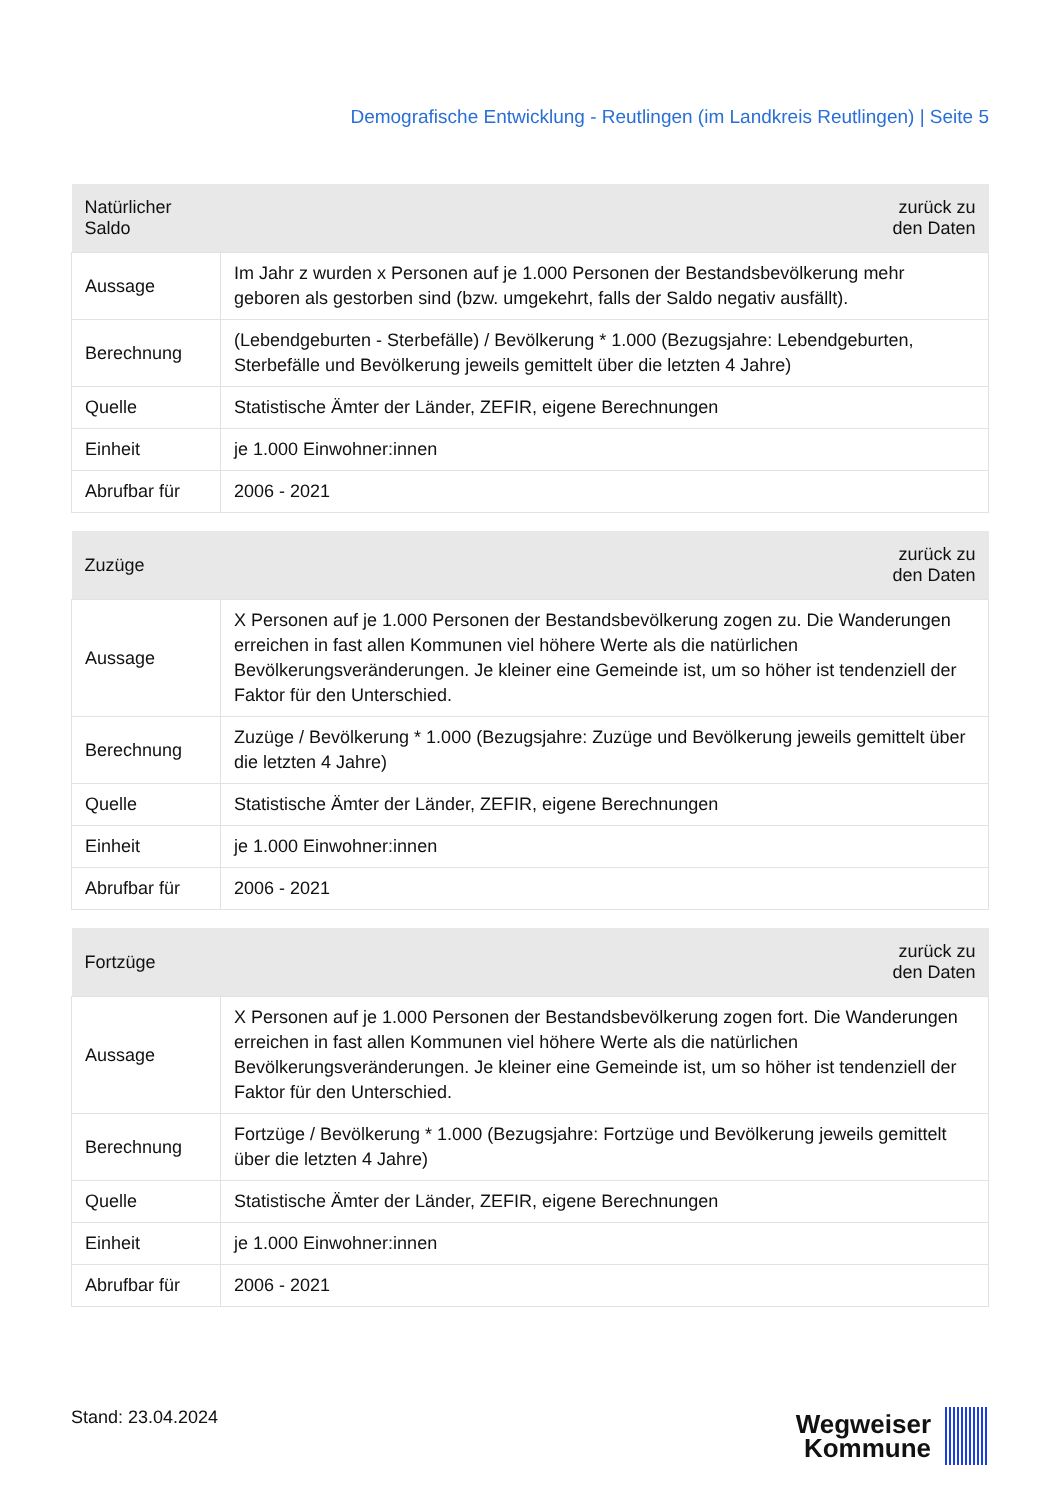Demografische Entwicklung - Reutlingen (im Landkreis Reutlingen) | Seite 5
| Natürlicher Saldo | zurück zu den Daten |
| --- | --- |
| Aussage | Im Jahr z wurden x Personen auf je 1.000 Personen der Bestandsbevölkerung mehr geboren als gestorben sind (bzw. umgekehrt, falls der Saldo negativ ausfällt). |
| Berechnung | (Lebendgeburten - Sterbefälle) / Bevölkerung * 1.000 (Bezugsjahre: Lebendgeburten, Sterbefälle und Bevölkerung jeweils gemittelt über die letzten 4 Jahre) |
| Quelle | Statistische Ämter der Länder, ZEFIR, eigene Berechnungen |
| Einheit | je 1.000 Einwohner:innen |
| Abrufbar für | 2006 - 2021 |
| Zuzüge | zurück zu den Daten |
| --- | --- |
| Aussage | X Personen auf je 1.000 Personen der Bestandsbevölkerung zogen zu. Die Wanderungen erreichen in fast allen Kommunen viel höhere Werte als die natürlichen Bevölkerungsveränderungen. Je kleiner eine Gemeinde ist, um so höher ist tendenziell der Faktor für den Unterschied. |
| Berechnung | Zuzüge / Bevölkerung * 1.000 (Bezugsjahre: Zuzüge und Bevölkerung jeweils gemittelt über die letzten 4 Jahre) |
| Quelle | Statistische Ämter der Länder, ZEFIR, eigene Berechnungen |
| Einheit | je 1.000 Einwohner:innen |
| Abrufbar für | 2006 - 2021 |
| Fortzüge | zurück zu den Daten |
| --- | --- |
| Aussage | X Personen auf je 1.000 Personen der Bestandsbevölkerung zogen fort. Die Wanderungen erreichen in fast allen Kommunen viel höhere Werte als die natürlichen Bevölkerungsveränderungen. Je kleiner eine Gemeinde ist, um so höher ist tendenziell der Faktor für den Unterschied. |
| Berechnung | Fortzüge / Bevölkerung * 1.000 (Bezugsjahre: Fortzüge und Bevölkerung jeweils gemittelt über die letzten 4 Jahre) |
| Quelle | Statistische Ämter der Länder, ZEFIR, eigene Berechnungen |
| Einheit | je 1.000 Einwohner:innen |
| Abrufbar für | 2006 - 2021 |
Stand: 23.04.2024
Wegweiser
Kommune